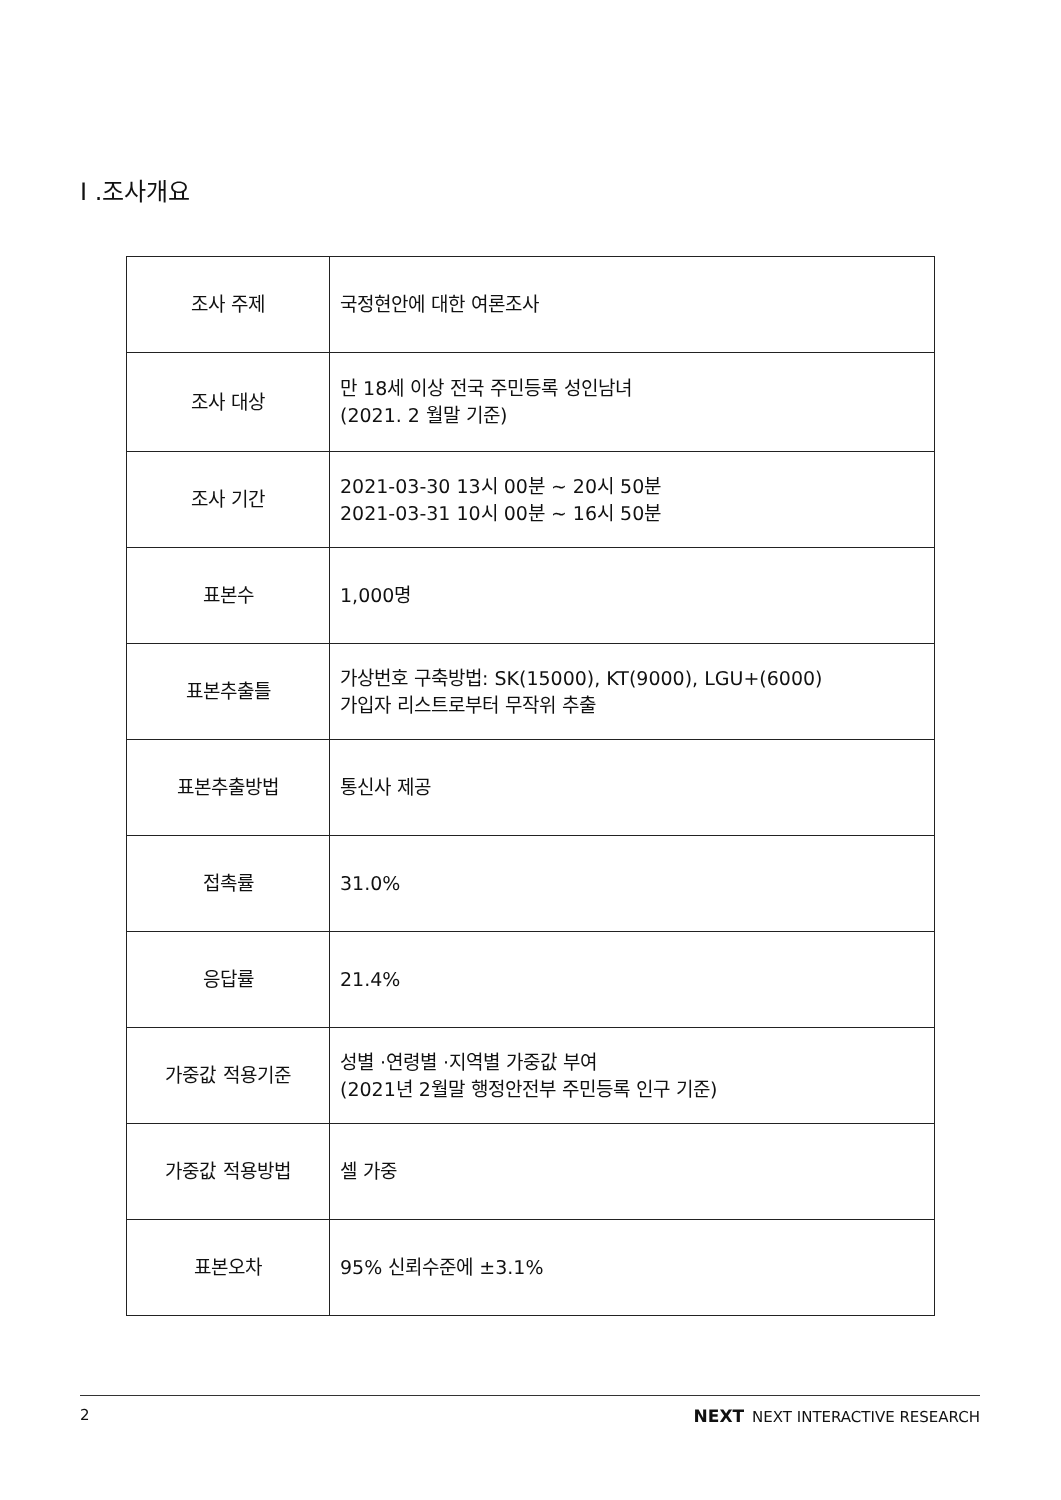Ⅰ .조사개요
| 조사 주제 | 국정현안에 대한 여론조사 |
| 조사 대상 | 만 18세 이상 전국 주민등록 성인남녀 (2021. 2 월말 기준) |
| 조사 기간 | 2021-03-30 13시 00분 ~ 20시 50분 2021-03-31 10시 00분 ~ 16시 50분 |
| 표본수 | 1,000명 |
| 표본추출틀 | 가상번호 구축방법: SK(15000), KT(9000), LGU+(6000) 가입자 리스트로부터 무작위 추출 |
| 표본추출방법 | 통신사 제공 |
| 접촉률 | 31.0% |
| 응답률 | 21.4% |
| 가중값 적용기준 | 성별 ·연령별 ·지역별 가중값 부여 (2021년 2월말 행정안전부 주민등록 인구 기준) |
| 가중값 적용방법 | 셀 가중 |
| 표본오차 | 95% 신뢰수준에 ±3.1% |
2 NEXT NEXT INTERACTIVE RESEARCH